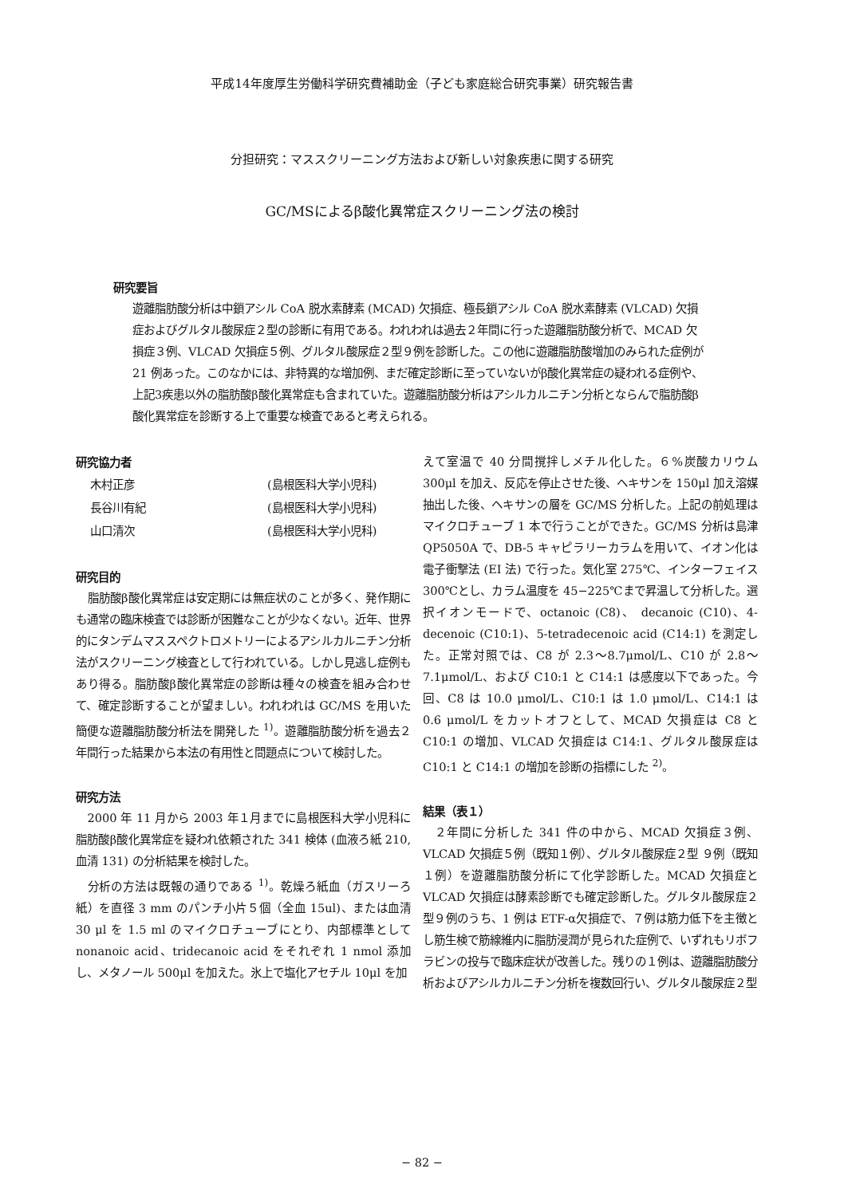平成14年度厚生労働科学研究費補助金（子ども家庭総合研究事業）研究報告書
分担研究：マススクリーニング方法および新しい対象疾患に関する研究
GC/MSによるβ酸化異常症スクリーニング法の検討
研究要旨
遊離脂肪酸分析は中鎖アシル CoA 脱水素酵素 (MCAD) 欠損症、極長鎖アシル CoA 脱水素酵素 (VLCAD) 欠損症およびグルタル酸尿症２型の診断に有用である。われわれは過去２年間に行った遊離脂肪酸分析で、MCAD 欠損症３例、VLCAD 欠損症５例、グルタル酸尿症２型９例を診断した。この他に遊離脂肪酸増加のみられた症例が 21 例あった。このなかには、非特異的な増加例、まだ確定診断に至っていないがβ酸化異常症の疑われる症例や、上記3疾患以外の脂肪酸β酸化異常症も含まれていた。遊離脂肪酸分析はアシルカルニチン分析とならんで脂肪酸β酸化異常症を診断する上で重要な検査であると考えられる。
研究協力者
| 木村正彦 | (島根医科大学小児科) |
| 長谷川有紀 | (島根医科大学小児科) |
| 山口清次 | (島根医科大学小児科) |
研究目的
脂肪酸β酸化異常症は安定期には無症状のことが多く、発作期にも通常の臨床検査では診断が困難なことが少なくない。近年、世界的にタンデムマススペクトロメトリーによるアシルカルニチン分析法がスクリーニング検査として行われている。しかし見逃し症例もあり得る。脂肪酸β酸化異常症の診断は種々の検査を組み合わせて、確定診断することが望ましい。われわれは GC/MS を用いた簡便な遊離脂肪酸分析法を開発した <sup>1)</sup>。遊離脂肪酸分析を過去２年間行った結果から本法の有用性と問題点について検討した。
研究方法
2000 年 11 月から 2003 年１月までに島根医科大学小児科に脂肪酸β酸化異常症を疑われ依頼された 341 検体 (血液ろ紙 210, 血清 131) の分析結果を検討した。
分析の方法は既報の通りである <sup>1)</sup>。乾燥ろ紙血（ガスリーろ紙）を直径 3 mm のパンチ小片５個（全血 15ul)、または血清 30 μl を 1.5 ml のマイクロチューブにとり、内部標準として nonanoic acid、tridecanoic acid をそれぞれ 1 nmol 添加し、メタノール 500μl を加えた。氷上で塩化アセチル 10μl を加
えて室温で 40 分間撹拌しメチル化した。６%炭酸カリウム 300μl を加え、反応を停止させた後、ヘキサンを 150μl 加え溶媒抽出した後、ヘキサンの層を GC/MS 分析した。上記の前処理はマイクロチューブ 1 本で行うことができた。GC/MS 分析は島津 QP5050A で、DB-5 キャピラリーカラムを用いて、イオン化は電子衝撃法 (EI 法) で行った。気化室 275℃、インターフェイス 300℃とし、カラム温度を 45−225℃まで昇温して分析した。選択イオンモードで、octanoic (C8)、 decanoic (C10)、4-decenoic (C10:1)、5-tetradecenoic acid (C14:1) を測定した。正常対照では、C8 が 2.3〜8.7μmol/L、C10 が 2.8〜7.1μmol/L、および C10:1 と C14:1 は感度以下であった。今回、C8 は 10.0 μmol/L、C10:1 は 1.0 μmol/L、C14:1 は 0.6 μmol/L をカットオフとして、MCAD 欠損症は C8 と C10:1 の増加、VLCAD 欠損症は C14:1、グルタル酸尿症は C10:1 と C14:1 の増加を診断の指標にした <sup>2)</sup>。
結果（表１）
２年間に分析した 341 件の中から、MCAD 欠損症３例、VLCAD 欠損症５例（既知１例）、グルタル酸尿症２型 ９例（既知１例）を遊離脂肪酸分析にて化学診断した。MCAD 欠損症と VLCAD 欠損症は酵素診断でも確定診断した。グルタル酸尿症２型９例のうち、1 例は ETF-α欠損症で、７例は筋力低下を主徴とし筋生検で筋線維内に脂肪浸潤が見られた症例で、いずれもリボフラビンの投与で臨床症状が改善した。残りの１例は、遊離脂肪酸分析およびアシルカルニチン分析を複数回行い、グルタル酸尿症２型
− 82 −